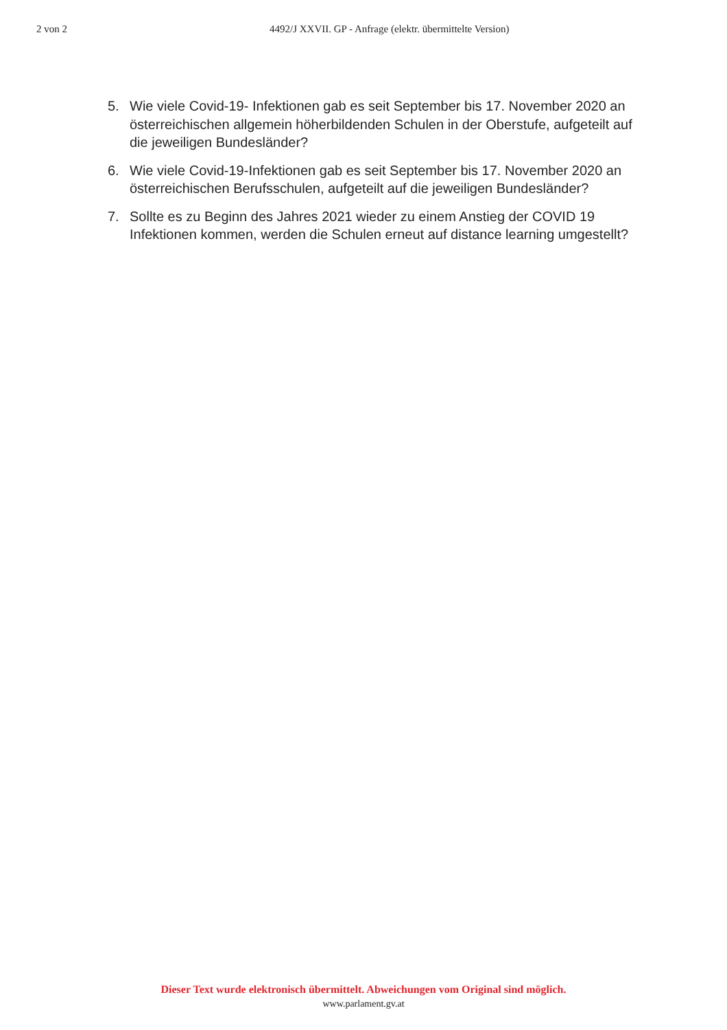2 von 2 4492/J XXVII. GP - Anfrage (elektr. übermittelte Version)
5. Wie viele Covid-19- Infektionen gab es seit September bis 17. November 2020 an österreichischen allgemein höherbildenden Schulen in der Oberstufe, aufgeteilt auf die jeweiligen Bundesländer?
6. Wie viele Covid-19-Infektionen gab es seit September bis 17. November 2020 an österreichischen Berufsschulen, aufgeteilt auf die jeweiligen Bundesländer?
7. Sollte es zu Beginn des Jahres 2021 wieder zu einem Anstieg der COVID 19 Infektionen kommen, werden die Schulen erneut auf distance learning umgestellt?
Dieser Text wurde elektronisch übermittelt. Abweichungen vom Original sind möglich.
www.parlament.gv.at